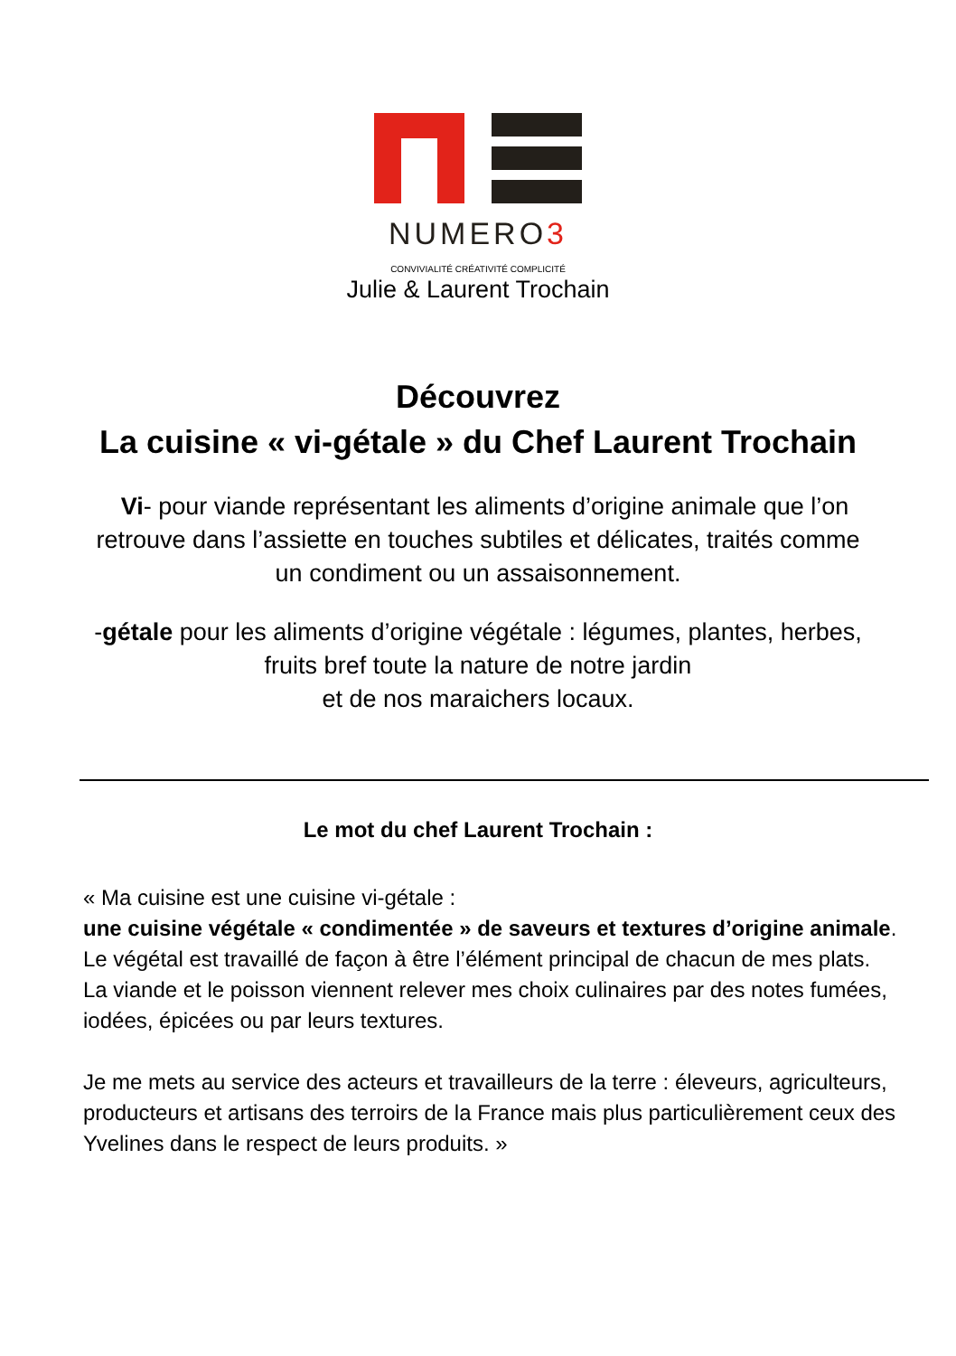NUMERO3
CONVIVIALITÉ CRÉATIVITÉ COMPLICITÉ
Julie & Laurent Trochain
Découvrez
La cuisine « vi-gétale » du Chef Laurent Trochain
Vi- pour viande représentant les aliments d’origine animale que l’on retrouve dans l’assiette en touches subtiles et délicates, traités comme un condiment ou un assaisonnement.
-gétale pour les aliments d’origine végétale : légumes, plantes, herbes, fruits bref toute la nature de notre jardin
et de nos maraichers locaux.
Le mot du chef Laurent Trochain :
« Ma cuisine est une cuisine vi-gétale :
une cuisine végétale « condimentée » de saveurs et textures d’origine animale.
Le végétal est travaillé de façon à être l’élément principal de chacun de mes plats.
La viande et le poisson viennent relever mes choix culinaires par des notes fumées, iodées, épicées ou par leurs textures.
Je me mets au service des acteurs et travailleurs de la terre : éleveurs, agriculteurs, producteurs et artisans des terroirs de la France mais plus particulièrement ceux des Yvelines dans le respect de leurs produits. »